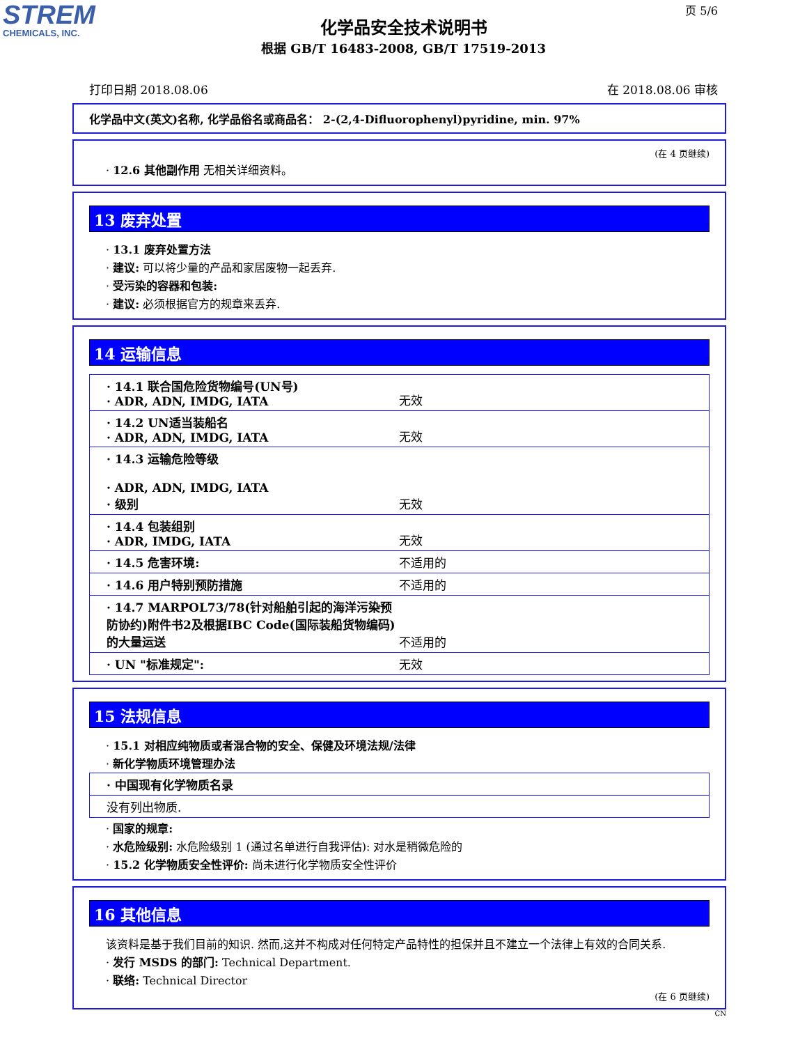STREM
CHEMICALS, INC.
页 5/6
化学品安全技术说明书
根据 GB/T 16483-2008, GB/T 17519-2013
打印日期 2018.08.06 在 2018.08.06 审核
化学品中文(英文)名称, 化学品俗名或商品名： 2-(2,4-Difluorophenyl)pyridine, min. 97%
(在 4 页继续)
· 12.6 其他副作用 无相关详细资料。
13 废弃处置
· 13.1 废弃处置方法
· 建议: 可以将少量的产品和家居废物一起丢弃.
· 受污染的容器和包装:
· 建议: 必须根据官方的规章来丢弃.
14 运输信息
| · 14.1 联合国危险货物编号(UN号) · ADR, ADN, IMDG, IATA | 无效 |
| · 14.2 UN适当装船名 · ADR, ADN, IMDG, IATA | 无效 |
| · 14.3 运输危险等级 · ADR, ADN, IMDG, IATA · 级别 | 无效 |
| · 14.4 包装组别 · ADR, IMDG, IATA | 无效 |
| · 14.5 危害环境: | 不适用的 |
| · 14.6 用户特别预防措施 | 不适用的 |
| · 14.7 MARPOL73/78(针对船舶引起的海洋污染预防协约)附件书2及根据IBC Code(国际装船货物编码)的大量运送 | 不适用的 |
| · UN "标准规定": | 无效 |
15 法规信息
· 15.1 对相应纯物质或者混合物的安全、保健及环境法规/法律
· 新化学物质环境管理办法
| · 中国现有化学物质名录 |
| 没有列出物质. |
· 国家的规章:
· 水危险级别: 水危险级别 1 (通过名单进行自我评估): 对水是稍微危险的
· 15.2 化学物质安全性评价: 尚未进行化学物质安全性评价
16 其他信息
该资料是基于我们目前的知识. 然而,这并不构成对任何特定产品特性的担保并且不建立一个法律上有效的合同关系.
· 发行 MSDS 的部门: Technical Department.
· 联络: Technical Director
(在 6 页继续)
CN